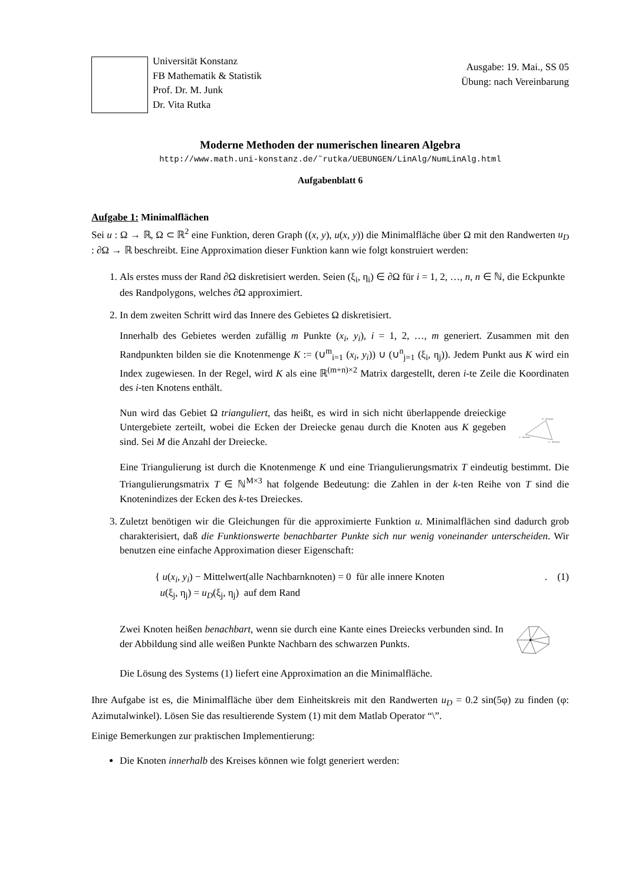Universität Konstanz
FB Mathematik & Statistik
Prof. Dr. M. Junk
Dr. Vita Rutka
Ausgabe: 19. Mai., SS 05
Übung: nach Vereinbarung
Moderne Methoden der numerischen linearen Algebra
http://www.math.uni-konstanz.de/˜rutka/UEBUNGEN/LinAlg/NumLinAlg.html
Aufgabenblatt 6
Aufgabe 1: Minimalflächen
Sei u : Ω → ℝ, Ω ⊂ ℝ<sup>2</sup> eine Funktion, deren Graph ((x, y), u(x, y)) die Minimalfläche über Ω mit den Randwerten u<sub>D</sub> : ∂Ω → ℝ beschreibt. Eine Approximation dieser Funktion kann wie folgt konstruiert werden:
1. Als erstes muss der Rand ∂Ω diskretisiert werden. Seien (ξ<sub>i</sub>, η<sub>i</sub>) ∈ ∂Ω für i = 1, 2, …, n, n ∈ ℕ, die Eckpunkte des Randpolygons, welches ∂Ω approximiert.
2. In dem zweiten Schritt wird das Innere des Gebietes Ω diskretisiert.
Innerhalb des Gebietes werden zufällig m Punkte (x<sub>i</sub>, y<sub>i</sub>), i = 1, 2, …, m generiert. Zusammen mit den Randpunkten bilden sie die Knotenmenge K := (∪<sup>m</sup><sub>i=1</sub> (x<sub>i</sub>, y<sub>i</sub>)) ∪ (∪<sup>n</sup><sub>j=1</sub> (ξ<sub>i</sub>, η<sub>j</sub>)). Jedem Punkt aus K wird ein Index zugewiesen. In der Regel, wird K als eine ℝ<sup>(m+n)×2</sup> Matrix dargestellt, deren i-te Zeile die Koordinaten des i-ten Knotens enthält.
Nun wird das Gebiet Ω trianguliert, das heißt, es wird in sich nicht überlappende dreieckige Untergebiete zerteilt, wobei die Ecken der Dreiecke genau durch die Knoten aus K gegeben sind. Sei M die Anzahl der Dreiecke.
3. Knoten
1. Knoten
2. Knoten
Eine Triangulierung ist durch die Knotenmenge K und eine Triangulierungsmatrix T eindeutig bestimmt. Die Triangulierungsmatrix T ∈ ℕ<sup>M×3</sup> hat folgende Bedeutung: die Zahlen in der k-ten Reihe von T sind die Knotenindizes der Ecken des k-tes Dreieckes.
3. Zuletzt benötigen wir die Gleichungen für die approximierte Funktion u. Minimalflächen sind dadurch grob charakterisiert, daß die Funktionswerte benachbarter Punkte sich nur wenig voneinander unterscheiden. Wir benutzen eine einfache Approximation dieser Eigenschaft:
{ u(x<sub>i</sub>, y<sub>i</sub>) − Mittelwert(alle Nachbarnknoten) = 0 für alle innere Knoten
u(ξ<sub>j</sub>, η<sub>j</sub>) = u<sub>D</sub>(ξ<sub>j</sub>, η<sub>j</sub>) auf dem Rand
. (1)
Zwei Knoten heißen benachbart, wenn sie durch eine Kante eines Dreiecks verbunden sind. In der Abbildung sind alle weißen Punkte Nachbarn des schwarzen Punkts.
Die Lösung des Systems (1) liefert eine Approximation an die Minimalfläche.
Ihre Aufgabe ist es, die Minimalfläche über dem Einheitskreis mit den Randwerten u<sub>D</sub> = 0.2 sin(5φ) zu finden (φ: Azimutalwinkel). Lösen Sie das resultierende System (1) mit dem Matlab Operator “\”.
Einige Bemerkungen zur praktischen Implementierung:
Die Knoten innerhalb des Kreises können wie folgt generiert werden: